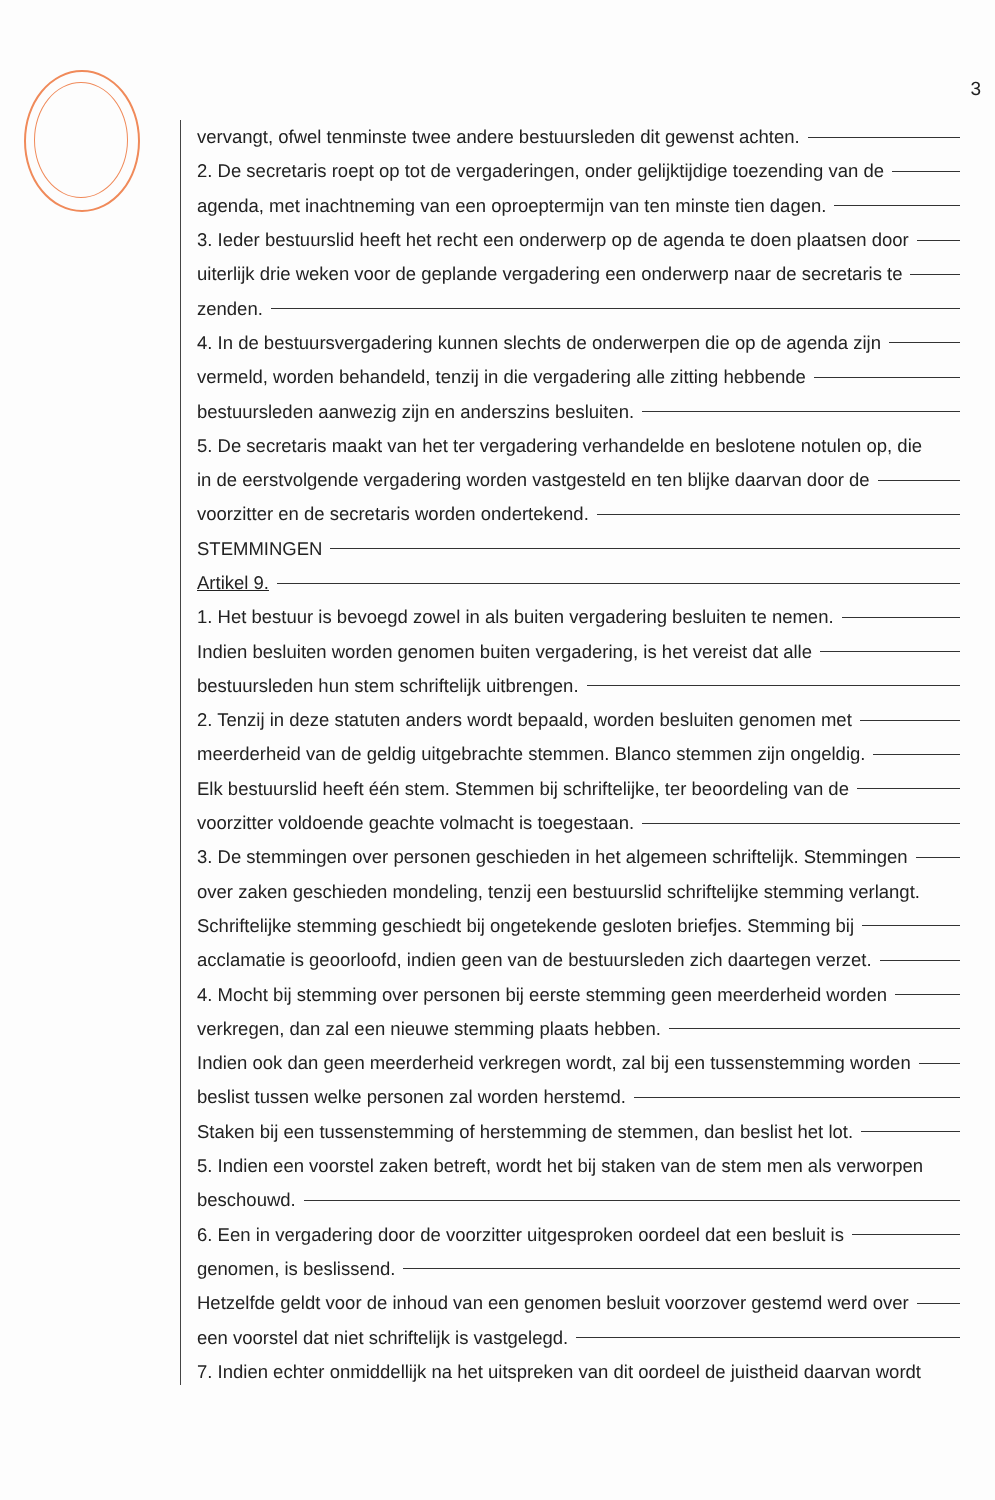3
vervangt, ofwel tenminste twee andere bestuursleden dit gewenst achten.
2. De secretaris roept op tot de vergaderingen, onder gelijktijdige toezending van de
agenda, met inachtneming van een oproeptermijn van ten minste tien dagen.
3. Ieder bestuurslid heeft het recht een onderwerp op de agenda te doen plaatsen door
uiterlijk drie weken voor de geplande vergadering een onderwerp naar de secretaris te
zenden.
4. In de bestuursvergadering kunnen slechts de onderwerpen die op de agenda zijn
vermeld, worden behandeld, tenzij in die vergadering alle zitting hebbende
bestuursleden aanwezig zijn en anderszins besluiten.
5. De secretaris maakt van het ter vergadering verhandelde en beslotene notulen op, die
in de eerstvolgende vergadering worden vastgesteld en ten blijke daarvan door de
voorzitter en de secretaris worden ondertekend.
STEMMINGEN
Artikel 9.
1. Het bestuur is bevoegd zowel in als buiten vergadering besluiten te nemen.
Indien besluiten worden genomen buiten vergadering, is het vereist dat alle
bestuursleden hun stem schriftelijk uitbrengen.
2. Tenzij in deze statuten anders wordt bepaald, worden besluiten genomen met
meerderheid van de geldig uitgebrachte stemmen. Blanco stemmen zijn ongeldig.
Elk bestuurslid heeft één stem. Stemmen bij schriftelijke, ter beoordeling van de
voorzitter voldoende geachte volmacht is toegestaan.
3. De stemmingen over personen geschieden in het algemeen schriftelijk. Stemmingen
over zaken geschieden mondeling, tenzij een bestuurslid schriftelijke stemming verlangt.
Schriftelijke stemming geschiedt bij ongetekende gesloten briefjes. Stemming bij
acclamatie is geoorloofd, indien geen van de bestuursleden zich daartegen verzet.
4. Mocht bij stemming over personen bij eerste stemming geen meerderheid worden
verkregen, dan zal een nieuwe stemming plaats hebben.
Indien ook dan geen meerderheid verkregen wordt, zal bij een tussenstemming worden
beslist tussen welke personen zal worden herstemd.
Staken bij een tussenstemming of herstemming de stemmen, dan beslist het lot.
5. Indien een voorstel zaken betreft, wordt het bij staken van de stem men als verworpen
beschouwd.
6. Een in vergadering door de voorzitter uitgesproken oordeel dat een besluit is
genomen, is beslissend.
Hetzelfde geldt voor de inhoud van een genomen besluit voorzover gestemd werd over
een voorstel dat niet schriftelijk is vastgelegd.
7. Indien echter onmiddellijk na het uitspreken van dit oordeel de juistheid daarvan wordt